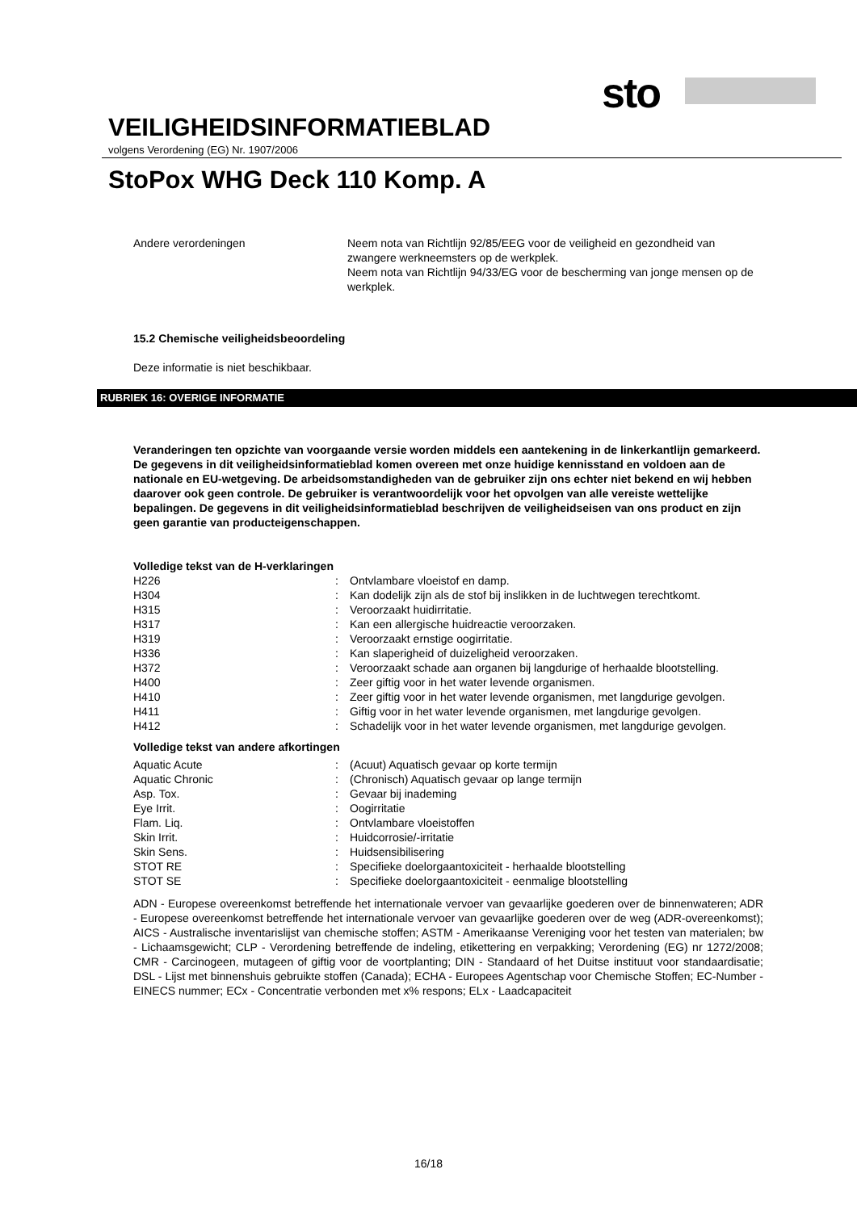sto
VEILIGHEIDSINFORMATIEBLAD
volgens Verordening (EG) Nr. 1907/2006
StoPox WHG Deck 110 Komp. A
| Andere verordeningen | Neem nota van Richtlijn 92/85/EEG voor de veiligheid en gezondheid van zwangere werkneemsters op de werkplek. Neem nota van Richtlijn 94/33/EG voor de bescherming van jonge mensen op de werkplek. |
15.2 Chemische veiligheidsbeoordeling
Deze informatie is niet beschikbaar.
RUBRIEK 16: OVERIGE INFORMATIE
Veranderingen ten opzichte van voorgaande versie worden middels een aantekening in de linkerkantlijn gemarkeerd.
De gegevens in dit veiligheidsinformatieblad komen overeen met onze huidige kennisstand en voldoen aan de nationale en EU-wetgeving. De arbeidsomstandigheden van de gebruiker zijn ons echter niet bekend en wij hebben daarover ook geen controle. De gebruiker is verantwoordelijk voor het opvolgen van alle vereiste wettelijke bepalingen. De gegevens in dit veiligheidsinformatieblad beschrijven de veiligheidseisen van ons product en zijn geen garantie van producteigenschappen.
Volledige tekst van de H-verklaringen
| H226 | : | Ontvlambare vloeistof en damp. |
| H304 | : | Kan dodelijk zijn als de stof bij inslikken in de luchtwegen terechtkomt. |
| H315 | : | Veroorzaakt huidirritatie. |
| H317 | : | Kan een allergische huidreactie veroorzaken. |
| H319 | : | Veroorzaakt ernstige oogirritatie. |
| H336 | : | Kan slaperigheid of duizeligheid veroorzaken. |
| H372 | : | Veroorzaakt schade aan organen bij langdurige of herhaalde blootstelling. |
| H400 | : | Zeer giftig voor in het water levende organismen. |
| H410 | : | Zeer giftig voor in het water levende organismen, met langdurige gevolgen. |
| H411 | : | Giftig voor in het water levende organismen, met langdurige gevolgen. |
| H412 | : | Schadelijk voor in het water levende organismen, met langdurige gevolgen. |
Volledige tekst van andere afkortingen
| Aquatic Acute | : | (Acuut) Aquatisch gevaar op korte termijn |
| Aquatic Chronic | : | (Chronisch) Aquatisch gevaar op lange termijn |
| Asp. Tox. | : | Gevaar bij inademing |
| Eye Irrit. | : | Oogirritatie |
| Flam. Liq. | : | Ontvlambare vloeistoffen |
| Skin Irrit. | : | Huidcorrosie/-irritatie |
| Skin Sens. | : | Huidsensibilisering |
| STOT RE | : | Specifieke doelorgaantoxiciteit - herhaalde blootstelling |
| STOT SE | : | Specifieke doelorgaantoxiciteit - eenmalige blootstelling |
ADN - Europese overeenkomst betreffende het internationale vervoer van gevaarlijke goederen over de binnenwateren; ADR - Europese overeenkomst betreffende het internationale vervoer van gevaarlijke goederen over de weg (ADR-overeenkomst); AICS - Australische inventarislijst van chemische stoffen; ASTM - Amerikaanse Vereniging voor het testen van materialen; bw - Lichaamsgewicht; CLP - Verordening betreffende de indeling, etikettering en verpakking; Verordening (EG) nr 1272/2008; CMR - Carcinogeen, mutageen of giftig voor de voortplanting; DIN - Standaard of het Duitse instituut voor standaardisatie; DSL - Lijst met binnenshuis gebruikte stoffen (Canada); ECHA - Europees Agentschap voor Chemische Stoffen; EC-Number - EINECS nummer; ECx - Concentratie verbonden met x% respons; ELx - Laadcapaciteit
16/18